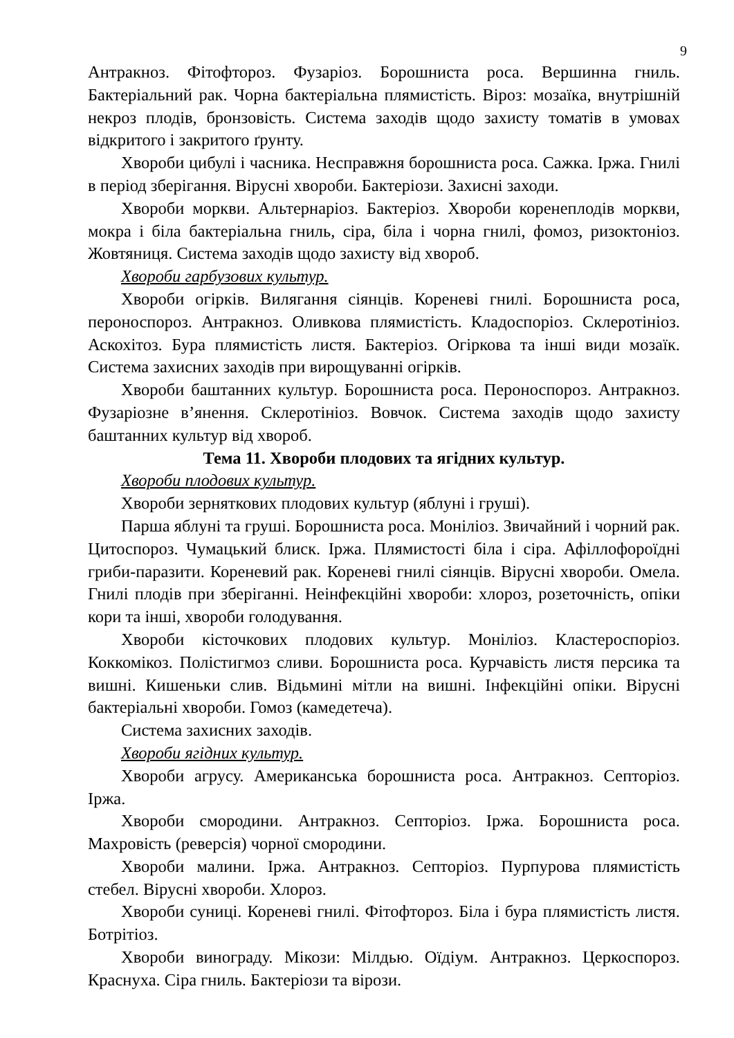9
Антракноз. Фітофтороз. Фузаріоз. Борошниста роса. Вершинна гниль. Бактеріальний рак. Чорна бактеріальна плямистість. Віроз: мозаїка, внутрішній некроз плодів, бронзовість. Система заходів щодо захисту томатів в умовах відкритого і закритого ґрунту.
Хвороби цибулі і часника. Несправжня борошниста роса. Сажка. Іржа. Гнилі в період зберігання. Вірусні хвороби. Бактеріози. Захисні заходи.
Хвороби моркви. Альтернаріоз. Бактеріоз. Хвороби коренеплодів моркви, мокра і біла бактеріальна гниль, сіра, біла і чорна гнилі, фомоз, ризоктоніоз. Жовтяниця. Система заходів щодо захисту від хвороб.
Хвороби гарбузових культур.
Хвороби огірків. Вилягання сіянців. Кореневі гнилі. Борошниста роса, пероноспороз. Антракноз. Оливкова плямистість. Кладоспоріоз. Склеротініоз. Аскохітоз. Бура плямистість листя. Бактеріоз. Огіркова та інші види мозаїк. Система захисних заходів при вирощуванні огірків.
Хвороби баштанних культур. Борошниста роса. Пероноспороз. Антракноз. Фузаріозне в’янення. Склеротініоз. Вовчок. Система заходів щодо захисту баштанних культур від хвороб.
Тема 11. Хвороби плодових та ягідних культур.
Хвороби плодових культур.
Хвороби зерняткових плодових культур (яблуні і груші).
Парша яблуні та груші. Борошниста роса. Моніліоз. Звичайний і чорний рак. Цитоспороз. Чумацький блиск. Іржа. Плямистості біла і сіра. Афіллофороїдні гриби-паразити. Кореневий рак. Кореневі гнилі сіянців. Вірусні хвороби. Омела. Гнилі плодів при зберіганні. Неінфекційні хвороби: хлороз, розеточність, опіки кори та інші, хвороби голодування.
Хвороби кісточкових плодових культур. Моніліоз. Кластероспоріоз. Коккомікоз. Полістигмоз сливи. Борошниста роса. Курчавість листя персика та вишні. Кишеньки слив. Відьмині мітли на вишні. Інфекційні опіки. Вірусні бактеріальні хвороби. Гомоз (камедетеча).
Система захисних заходів.
Хвороби ягідних культур.
Хвороби агрусу. Американська борошниста роса. Антракноз. Септоріоз. Іржа.
Хвороби смородини. Антракноз. Септоріоз. Іржа. Борошниста роса. Махровість (реверсія) чорної смородини.
Хвороби малини. Іржа. Антракноз. Септоріоз. Пурпурова плямистість стебел. Вірусні хвороби. Хлороз.
Хвороби суниці. Кореневі гнилі. Фітофтороз. Біла і бура плямистість листя. Ботрітіоз.
Хвороби винограду. Мікози: Мілдью. Оїдіум. Антракноз. Церкоспороз. Краснуха. Сіра гниль. Бактеріози та вірози.